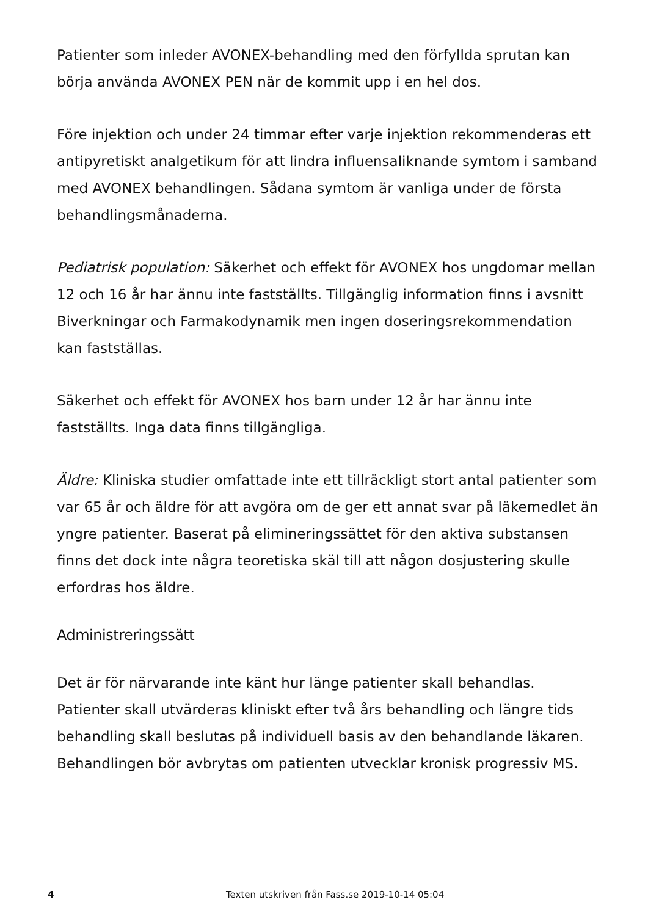Patienter som inleder AVONEX-behandling med den förfyllda sprutan kan börja använda AVONEX PEN när de kommit upp i en hel dos.
Före injektion och under 24 timmar efter varje injektion rekommenderas ett antipyretiskt analgetikum för att lindra influensaliknande symtom i samband med AVONEX behandlingen. Sådana symtom är vanliga under de första behandlingsmånaderna.
Pediatrisk population: Säkerhet och effekt för AVONEX hos ungdomar mellan 12 och 16 år har ännu inte fastställts. Tillgänglig information finns i avsnitt Biverkningar och Farmakodynamik men ingen doseringsrekommendation kan fastställas.
Säkerhet och effekt för AVONEX hos barn under 12 år har ännu inte fastställts. Inga data finns tillgängliga.
Äldre: Kliniska studier omfattade inte ett tillräckligt stort antal patienter som var 65 år och äldre för att avgöra om de ger ett annat svar på läkemedlet än yngre patienter. Baserat på elimineringssättet för den aktiva substansen finns det dock inte några teoretiska skäl till att någon dosjustering skulle erfordras hos äldre.
Administreringssätt
Det är för närvarande inte känt hur länge patienter skall behandlas. Patienter skall utvärderas kliniskt efter två års behandling och längre tids behandling skall beslutas på individuell basis av den behandlande läkaren. Behandlingen bör avbrytas om patienten utvecklar kronisk progressiv MS.
4 Texten utskriven från Fass.se 2019-10-14 05:04